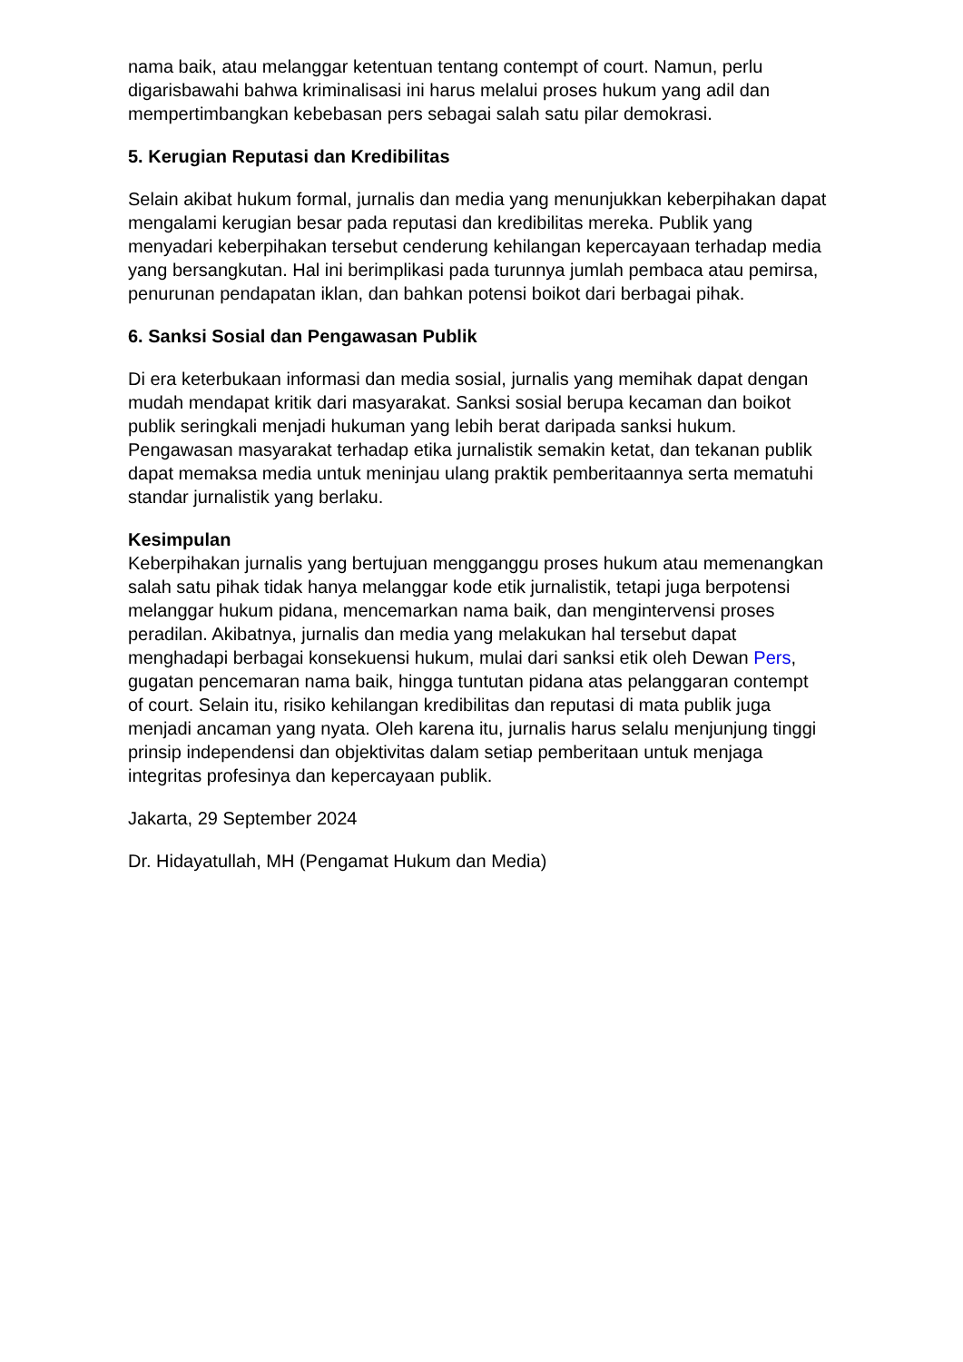nama baik, atau melanggar ketentuan tentang contempt of court. Namun, perlu digarisbawahi bahwa kriminalisasi ini harus melalui proses hukum yang adil dan mempertimbangkan kebebasan pers sebagai salah satu pilar demokrasi.
5. Kerugian Reputasi dan Kredibilitas
Selain akibat hukum formal, jurnalis dan media yang menunjukkan keberpihakan dapat mengalami kerugian besar pada reputasi dan kredibilitas mereka. Publik yang menyadari keberpihakan tersebut cenderung kehilangan kepercayaan terhadap media yang bersangkutan. Hal ini berimplikasi pada turunnya jumlah pembaca atau pemirsa, penurunan pendapatan iklan, dan bahkan potensi boikot dari berbagai pihak.
6. Sanksi Sosial dan Pengawasan Publik
Di era keterbukaan informasi dan media sosial, jurnalis yang memihak dapat dengan mudah mendapat kritik dari masyarakat. Sanksi sosial berupa kecaman dan boikot publik seringkali menjadi hukuman yang lebih berat daripada sanksi hukum. Pengawasan masyarakat terhadap etika jurnalistik semakin ketat, dan tekanan publik dapat memaksa media untuk meninjau ulang praktik pemberitaannya serta mematuhi standar jurnalistik yang berlaku.
Kesimpulan
Keberpihakan jurnalis yang bertujuan mengganggu proses hukum atau memenangkan salah satu pihak tidak hanya melanggar kode etik jurnalistik, tetapi juga berpotensi melanggar hukum pidana, mencemarkan nama baik, dan mengintervensi proses peradilan. Akibatnya, jurnalis dan media yang melakukan hal tersebut dapat menghadapi berbagai konsekuensi hukum, mulai dari sanksi etik oleh Dewan Pers, gugatan pencemaran nama baik, hingga tuntutan pidana atas pelanggaran contempt of court. Selain itu, risiko kehilangan kredibilitas dan reputasi di mata publik juga menjadi ancaman yang nyata. Oleh karena itu, jurnalis harus selalu menjunjung tinggi prinsip independensi dan objektivitas dalam setiap pemberitaan untuk menjaga integritas profesinya dan kepercayaan publik.
Jakarta, 29 September 2024
Dr. Hidayatullah, MH (Pengamat Hukum dan Media)